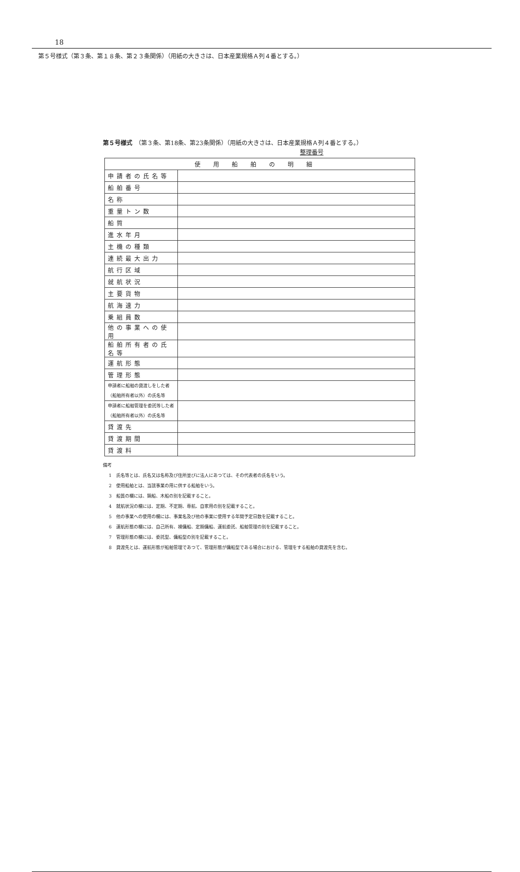18
第５号様式（第３条、第１８条、第２３条関係）（用紙の大きさは、日本産業規格Ａ列４番とする。）
第５号様式　（第３条、第18条、第23条関係）（用紙の大きさは、日本産業規格Ａ列４番とする。）
整理番号
| 使用船舶の明細 | |
| --- | --- |
| 申請者の氏名等 | |
| 船舶番号 | |
| 名称 | |
| 重量トン数 | |
| 船質 | |
| 進水年月 | |
| 主機の種類 | |
| 連続最大出力 | |
| 航行区域 | |
| 就航状況 | |
| 主要貨物 | |
| 航海速力 | |
| 乗組員数 | |
| 他の事業への使用 | |
| 船舶所有者の氏名等 | |
| 運航形態 | |
| 管理形態 | |
| 申請者に船舶の貸渡しをした者 （船舶所有者以外）の氏名等 | |
| 申請者に船舶管理を委託等した者 （船舶所有者以外）の氏名等 | |
| 貸渡先 | |
| 貸渡期間 | |
| 貸渡料 | |
備考
1　氏名等とは、氏名又は名称及び住所並びに法人にあつては、その代表者の氏名をいう。
2　使用船舶とは、当該事業の用に供する船舶をいう。
3　船質の欄には、鋼船、木船の別を記載すること。
4　就航状況の欄には、定期、不定期、専航、自家用の別を記載すること。
5　他の事業への使用の欄には、事業名及び他の事業に使用する年間予定日数を記載すること。
6　運航形態の欄には、自己所有、裸傭船、定期傭船、運航委託、船舶管理の別を記載すること。
7　管理形態の欄には、委託型、傭船型の別を記載すること。
8　貸渡先とは、運航形態が船舶管理であつて、管理形態が傭船型である場合における、管理をする船舶の貸渡先を含む。